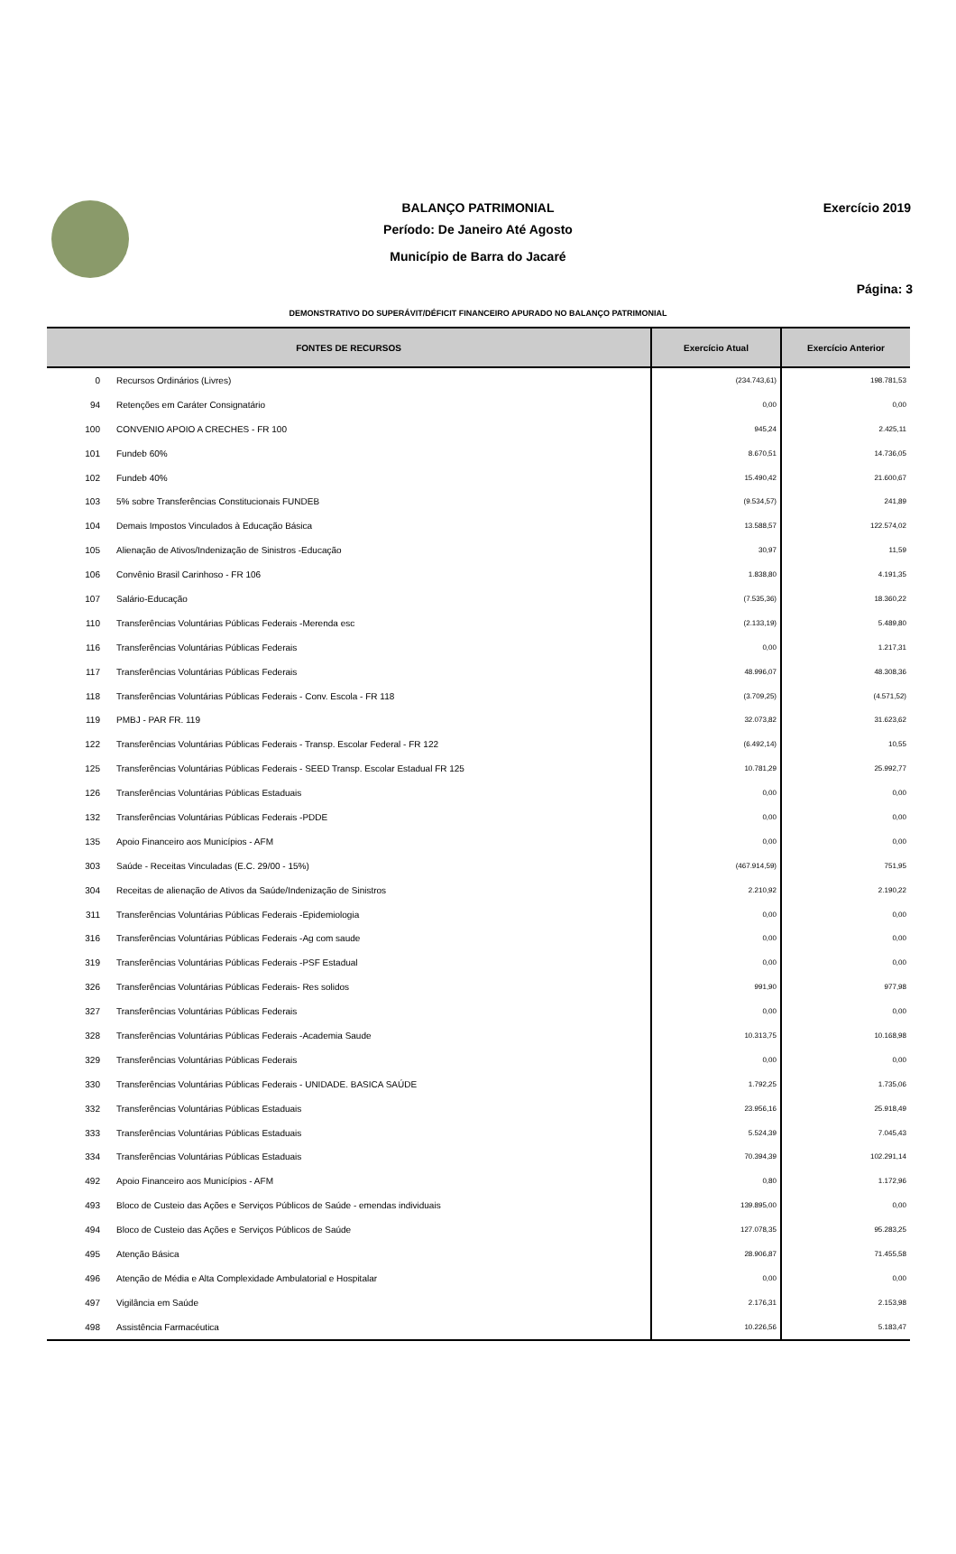Exercício 2019
BALANÇO PATRIMONIAL
Período: De Janeiro Até Agosto
Município de Barra do Jacaré
Página: 3
DEMONSTRATIVO DO SUPERÁVIT/DÉFICIT FINANCEIRO APURADO NO BALANÇO PATRIMONIAL
| FONTES DE RECURSOS | | Exercício Atual | Exercício Anterior |
| --- | --- | --- | --- |
| 0 | Recursos Ordinários (Livres) | (234.743,61) | 198.781,53 |
| 94 | Retenções em Caráter Consignatário | 0,00 | 0,00 |
| 100 | CONVENIO APOIO A CRECHES - FR 100 | 945,24 | 2.425,11 |
| 101 | Fundeb 60% | 8.670,51 | 14.736,05 |
| 102 | Fundeb 40% | 15.490,42 | 21.600,67 |
| 103 | 5% sobre Transferências Constitucionais FUNDEB | (9.534,57) | 241,89 |
| 104 | Demais Impostos Vinculados à Educação Básica | 13.588,57 | 122.574,02 |
| 105 | Alienação de Ativos/Indenização de Sinistros -Educação | 30,97 | 11,59 |
| 106 | Convênio Brasil Carinhoso - FR 106 | 1.838,80 | 4.191,35 |
| 107 | Salário-Educação | (7.535,36) | 18.360,22 |
| 110 | Transferências Voluntárias Públicas Federais -Merenda esc | (2.133,19) | 5.489,80 |
| 116 | Transferências Voluntárias Públicas Federais | 0,00 | 1.217,31 |
| 117 | Transferências Voluntárias Públicas Federais | 48.996,07 | 48.308,36 |
| 118 | Transferências Voluntárias Públicas Federais - Conv. Escola - FR 118 | (3.709,25) | (4.571,52) |
| 119 | PMBJ - PAR FR. 119 | 32.073,82 | 31.623,62 |
| 122 | Transferências Voluntárias Públicas Federais - Transp. Escolar Federal - FR 122 | (6.492,14) | 10,55 |
| 125 | Transferências Voluntárias Públicas Federais - SEED Transp. Escolar Estadual FR 125 | 10.781,29 | 25.992,77 |
| 126 | Transferências Voluntárias Públicas Estaduais | 0,00 | 0,00 |
| 132 | Transferências Voluntárias Públicas Federais -PDDE | 0,00 | 0,00 |
| 135 | Apoio Financeiro aos Municípios - AFM | 0,00 | 0,00 |
| 303 | Saúde - Receitas Vinculadas (E.C. 29/00 - 15%) | (467.914,59) | 751,95 |
| 304 | Receitas de alienação de Ativos da Saúde/Indenização de Sinistros | 2.210,92 | 2.190,22 |
| 311 | Transferências Voluntárias Públicas Federais -Epidemiologia | 0,00 | 0,00 |
| 316 | Transferências Voluntárias Públicas Federais -Ag com saude | 0,00 | 0,00 |
| 319 | Transferências Voluntárias Públicas Federais -PSF Estadual | 0,00 | 0,00 |
| 326 | Transferências Voluntárias Públicas Federais- Res solidos | 991,90 | 977,98 |
| 327 | Transferências Voluntárias Públicas Federais | 0,00 | 0,00 |
| 328 | Transferências Voluntárias Públicas Federais -Academia Saude | 10.313,75 | 10.168,98 |
| 329 | Transferências Voluntárias Públicas Federais | 0,00 | 0,00 |
| 330 | Transferências Voluntárias Públicas Federais - UNIDADE. BASICA SAÚDE | 1.792,25 | 1.735,06 |
| 332 | Transferências Voluntárias Públicas Estaduais | 23.956,16 | 25.918,49 |
| 333 | Transferências Voluntárias Públicas Estaduais | 5.524,39 | 7.045,43 |
| 334 | Transferências Voluntárias Públicas Estaduais | 70.394,39 | 102.291,14 |
| 492 | Apoio Financeiro aos Municípios - AFM | 0,80 | 1.172,96 |
| 493 | Bloco de Custeio das Ações e Serviços Públicos de Saúde - emendas individuais | 139.895,00 | 0,00 |
| 494 | Bloco de Custeio das Ações e Serviços Públicos de Saúde | 127.078,35 | 95.283,25 |
| 495 | Atenção Básica | 28.906,87 | 71.455,58 |
| 496 | Atenção de Média e Alta Complexidade Ambulatorial e Hospitalar | 0,00 | 0,00 |
| 497 | Vigilância em Saúde | 2.176,31 | 2.153,98 |
| 498 | Assistência Farmacéutica | 10.226,56 | 5.183,47 |